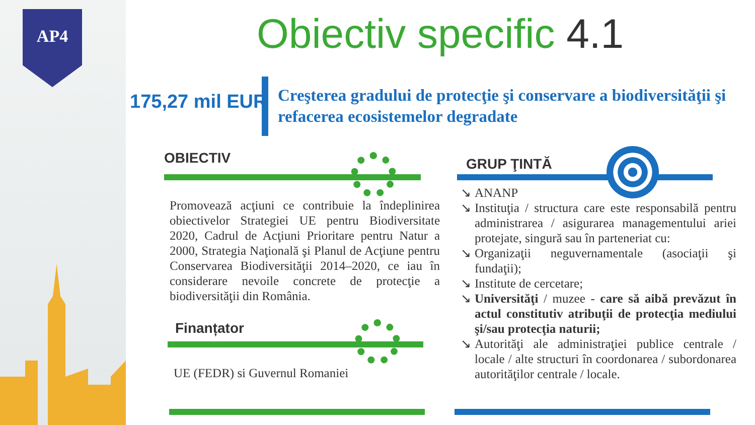AP4 Obiectiv specific 4.1
175,27 mil EUR
Creşterea gradului de protecţie şi conservare a biodiversităţii şi refacerea ecosistemelor degradate
OBIECTIV
Promovează acţiuni ce contribuie la îndeplinirea obiectivelor Strategiei UE pentru Biodiversitate 2020, Cadrul de Acţiuni Prioritare pentru Natur a 2000, Strategia Naţională şi Planul de Acţiune pentru Conservarea Biodiversităţii 2014–2020, ce iau în considerare nevoile concrete de protecţie a biodiversităţii din România.
Finanțator
UE (FEDR) si Guvernul Romaniei
GRUP ŢINTĂ
↘ ANANP
↘ Instituţia / structura care este responsabilă pentru administrarea / asigurarea managementului ariei protejate, singură sau în parteneriat cu:
↘ Organizaţii neguvernamentale (asociaţii şi fundaţii);
↘ Institute de cercetare;
↘ Universităţi / muzee - care să aibă prevăzut în actul constitutiv atribuţii de protecţia mediului şi/sau protecţia naturii;
↘ Autorităţi ale administraţiei publice centrale / locale / alte structuri în coordonarea / subordonarea autorităţilor centrale / locale.